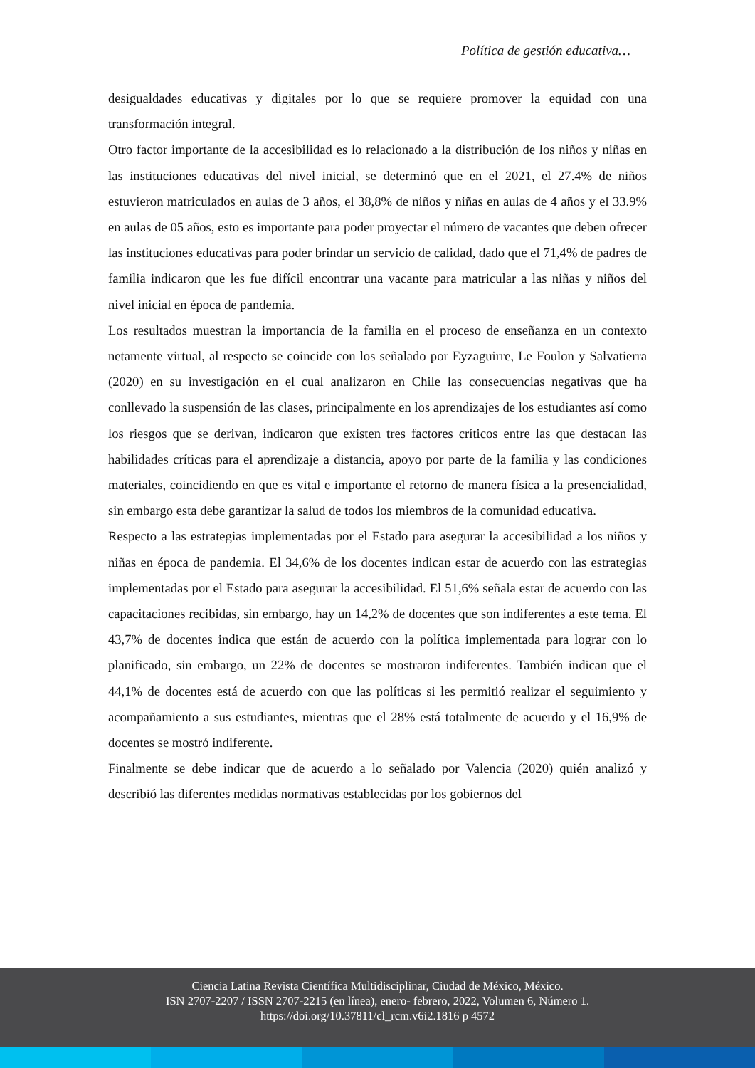Política de gestión educativa…
desigualdades educativas y digitales por lo que se requiere promover la equidad con una transformación integral.
Otro factor importante de la accesibilidad es lo relacionado a la distribución de los niños y niñas en las instituciones educativas del nivel inicial, se determinó que en el 2021, el 27.4% de niños estuvieron matriculados en aulas de 3 años, el 38,8% de niños y niñas en aulas de 4 años y el 33.9% en aulas de 05 años, esto es importante para poder proyectar el número de vacantes que deben ofrecer las instituciones educativas para poder brindar un servicio de calidad, dado que el 71,4% de padres de familia indicaron que les fue difícil encontrar una vacante para matricular a las niñas y niños del nivel inicial en época de pandemia.
Los resultados muestran la importancia de la familia en el proceso de enseñanza en un contexto netamente virtual, al respecto se coincide con los señalado por Eyzaguirre, Le Foulon y Salvatierra (2020) en su investigación en el cual analizaron en Chile las consecuencias negativas que ha conllevado la suspensión de las clases, principalmente en los aprendizajes de los estudiantes así como los riesgos que se derivan, indicaron que existen tres factores críticos entre las que destacan las habilidades críticas para el aprendizaje a distancia, apoyo por parte de la familia y las condiciones materiales, coincidiendo en que es vital e importante el retorno de manera física a la presencialidad, sin embargo esta debe garantizar la salud de todos los miembros de la comunidad educativa.
Respecto a las estrategias implementadas por el Estado para asegurar la accesibilidad a los niños y niñas en época de pandemia. El 34,6% de los docentes indican estar de acuerdo con las estrategias implementadas por el Estado para asegurar la accesibilidad. El 51,6% señala estar de acuerdo con las capacitaciones recibidas, sin embargo, hay un 14,2% de docentes que son indiferentes a este tema. El 43,7% de docentes indica que están de acuerdo con la política implementada para lograr con lo planificado, sin embargo, un 22% de docentes se mostraron indiferentes. También indican que el 44,1% de docentes está de acuerdo con que las políticas si les permitió realizar el seguimiento y acompañamiento a sus estudiantes, mientras que el 28% está totalmente de acuerdo y el 16,9% de docentes se mostró indiferente.
Finalmente se debe indicar que de acuerdo a lo señalado por Valencia (2020) quién analizó y describió las diferentes medidas normativas establecidas por los gobiernos del
Ciencia Latina Revista Científica Multidisciplinar, Ciudad de México, México.
ISN 2707-2207 / ISSN 2707-2215 (en línea), enero- febrero, 2022, Volumen 6, Número 1.
https://doi.org/10.37811/cl_rcm.v6i2.1816 p 4572